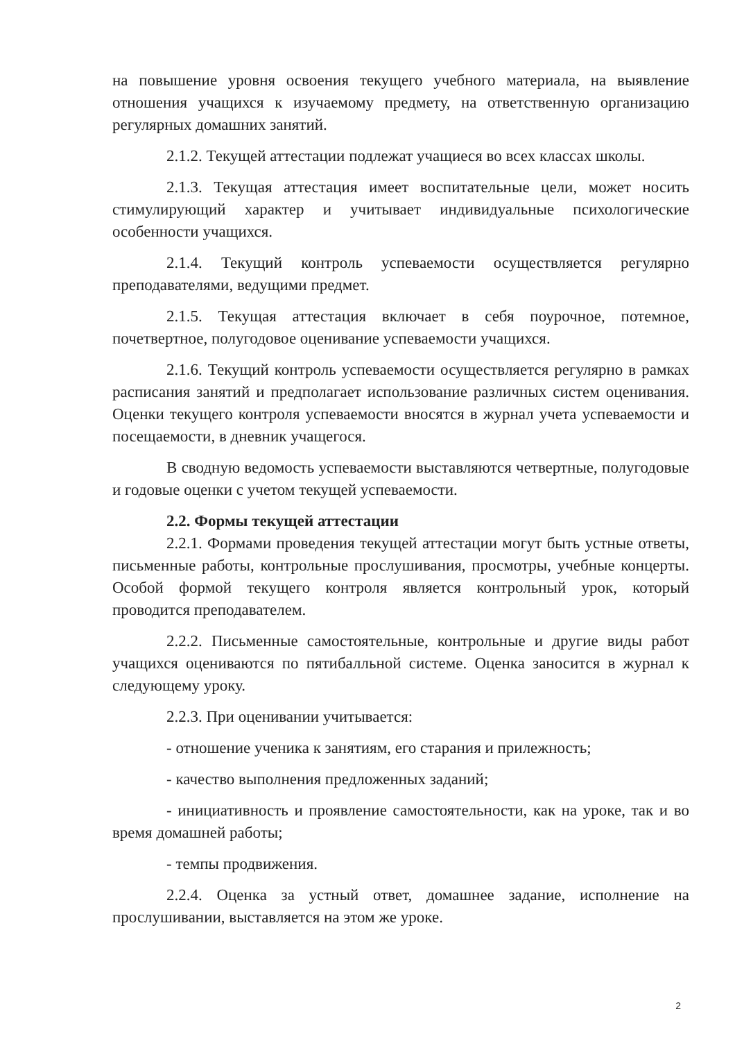на повышение уровня освоения текущего учебного материала, на выявление отношения учащихся к изучаемому предмету, на ответственную организацию регулярных домашних занятий.
2.1.2. Текущей аттестации подлежат учащиеся во всех классах школы.
2.1.3. Текущая аттестация имеет воспитательные цели, может носить стимулирующий характер и учитывает индивидуальные психологические особенности учащихся.
2.1.4. Текущий контроль успеваемости осуществляется регулярно преподавателями, ведущими предмет.
2.1.5. Текущая аттестация включает в себя поурочное, потемное, почетвертное, полугодовое оценивание успеваемости учащихся.
2.1.6. Текущий контроль успеваемости осуществляется регулярно в рамках расписания занятий и предполагает использование различных систем оценивания. Оценки текущего контроля успеваемости вносятся в журнал учета успеваемости и посещаемости, в дневник учащегося.
В сводную ведомость успеваемости выставляются четвертные, полугодовые и годовые оценки с учетом текущей успеваемости.
2.2. Формы текущей аттестации
2.2.1. Формами проведения текущей аттестации могут быть устные ответы, письменные работы, контрольные прослушивания, просмотры, учебные концерты. Особой формой текущего контроля является контрольный урок, который проводится преподавателем.
2.2.2. Письменные самостоятельные, контрольные и другие виды работ учащихся оцениваются по пятибалльной системе. Оценка заносится в журнал к следующему уроку.
2.2.3. При оценивании учитывается:
- отношение ученика к занятиям, его старания и прилежность;
- качество выполнения предложенных заданий;
- инициативность и проявление самостоятельности, как на уроке, так и во время домашней работы;
- темпы продвижения.
2.2.4. Оценка за устный ответ, домашнее задание, исполнение на прослушивании, выставляется на этом же уроке.
2